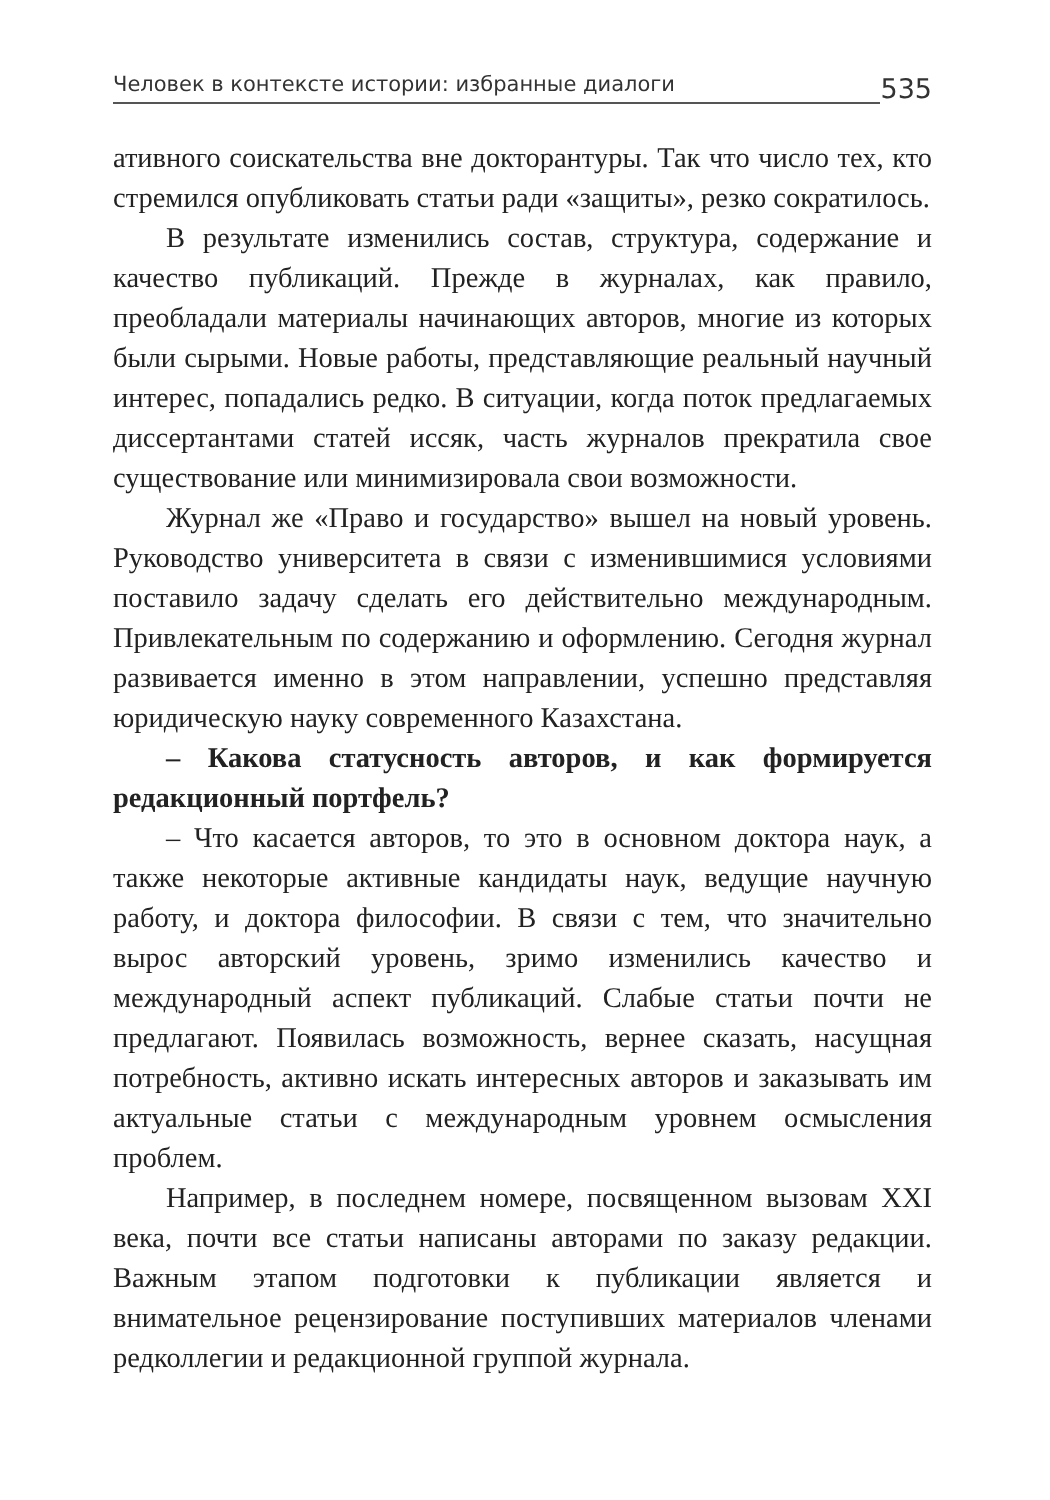Человек в контексте истории: избранные диалоги 535
ативного соискательства вне докторантуры. Так что число тех, кто стремился опубликовать статьи ради «защиты», резко сократилось.
В результате изменились состав, структура, содержание и качество публикаций. Прежде в журналах, как правило, преобладали материалы начинающих авторов, многие из которых были сырыми. Новые работы, представляющие реальный научный интерес, попадались редко. В ситуации, когда поток предлагаемых диссертантами статей иссяк, часть журналов прекратила свое существование или минимизировала свои возможности.
Журнал же «Право и государство» вышел на новый уровень. Руководство университета в связи с изменившимися условиями поставило задачу сделать его действительно международным. Привлекательным по содержанию и оформлению. Сегодня журнал развивается именно в этом направлении, успешно представляя юридическую науку современного Казахстана.
– Какова статусность авторов, и как формируется редакционный портфель?
– Что касается авторов, то это в основном доктора наук, а также некоторые активные кандидаты наук, ведущие научную работу, и доктора философии. В связи с тем, что значительно вырос авторский уровень, зримо изменились качество и международный аспект публикаций. Слабые статьи почти не предлагают. Появилась возможность, вернее сказать, насущная потребность, активно искать интересных авторов и заказывать им актуальные статьи с международным уровнем осмысления проблем.
Например, в последнем номере, посвященном вызовам XXI века, почти все статьи написаны авторами по заказу редакции. Важным этапом подготовки к публикации является и внимательное рецензирование поступивших материалов членами редколлегии и редакционной группой журнала.